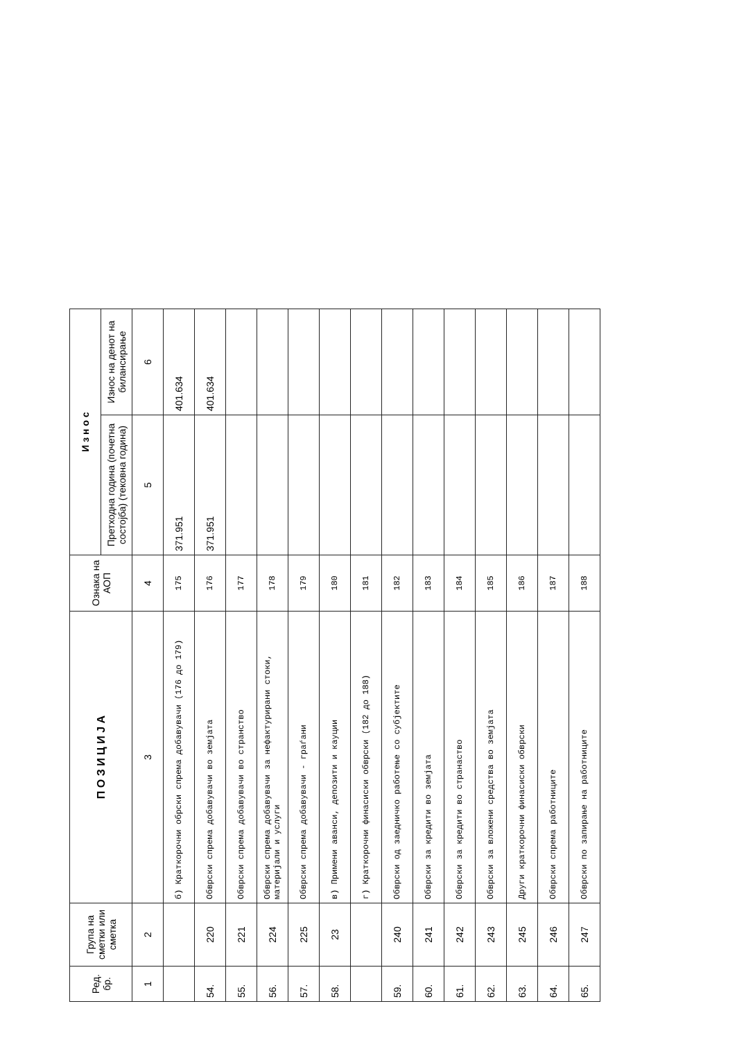| Ред. бр. | Група на сметки или сметка | П О З И Ц И Ј А | Ознака на АОП | И з н о с | |
| --- | --- | --- | --- | --- | --- |
| | | | | Претходна година (почетна состојба) (тековна година) | Износ на денот на билансирање |
| 1 | 2 | 3 | 4 | 5 | 6 |
| | | б) Краткорочни обрски спрема добавувачи (176 до 179) | 175 | 371.951 | 401.634 |
| 54. | 220 | Обврски спрема добавувачи во земјата | 176 | 371.951 | 401.634 |
| 55. | 221 | Обврски спрема добавувачи во странство | 177 | | |
| 56. | 224 | Обврски спрема добавувачи за нефактурирани стоки, материјали и услуги | 178 | | |
| 57. | 225 | Обврски спрема добавувачи - граѓани | 179 | | |
| 58. | 23 | в) Примени аванси, депозити и кауции | 180 | | |
| | | г) Краткорочни финасиски обврски (182 до 188) | 181 | | |
| 59. | 240 | Обврски од заедничко работење со субјектите | 182 | | |
| 60. | 241 | Обврски за кредити во земјата | 183 | | |
| 61. | 242 | Обврски за кредити во странаство | 184 | | |
| 62. | 243 | Обврски за вложени средства во земјата | 185 | | |
| 63. | 245 | Други краткорочни финасиски обврски | 186 | | |
| 64. | 246 | Обврски спрема работниците | 187 | | |
| 65. | 247 | Обврски по запирање на работниците | 188 | | |